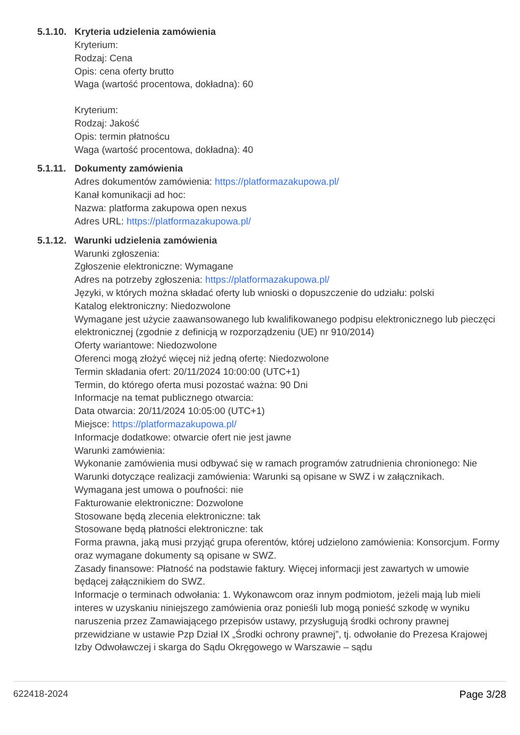5.1.10.
Kryteria udzielenia zamówienia
Kryterium:
Rodzaj: Cena
Opis: cena oferty brutto
Waga (wartość procentowa, dokładna): 60
Kryterium:
Rodzaj: Jakość
Opis: termin płatnoścu
Waga (wartość procentowa, dokładna): 40
5.1.11.
Dokumenty zamówienia
Adres dokumentów zamówienia: https://platformazakupowa.pl/
Kanał komunikacji ad hoc:
Nazwa: platforma zakupowa open nexus
Adres URL: https://platformazakupowa.pl/
5.1.12.
Warunki udzielenia zamówienia
Warunki zgłoszenia:
Zgłoszenie elektroniczne: Wymagane
Adres na potrzeby zgłoszenia: https://platformazakupowa.pl/
Języki, w których można składać oferty lub wnioski o dopuszczenie do udziału: polski
Katalog elektroniczny: Niedozwolone
Wymagane jest użycie zaawansowanego lub kwalifikowanego podpisu elektronicznego lub pieczęci elektronicznej (zgodnie z definicją w rozporządzeniu (UE) nr 910/2014)
Oferty wariantowe: Niedozwolone
Oferenci mogą złożyć więcej niż jedną ofertę: Niedozwolone
Termin składania ofert: 20/11/2024 10:00:00 (UTC+1)
Termin, do którego oferta musi pozostać ważna: 90 Dni
Informacje na temat publicznego otwarcia:
Data otwarcia: 20/11/2024 10:05:00 (UTC+1)
Miejsce: https://platformazakupowa.pl/
Informacje dodatkowe: otwarcie ofert nie jest jawne
Warunki zamówienia:
Wykonanie zamówienia musi odbywać się w ramach programów zatrudnienia chronionego: Nie
Warunki dotyczące realizacji zamówienia: Warunki są opisane w SWZ i w załącznikach.
Wymagana jest umowa o poufności: nie
Fakturowanie elektroniczne: Dozwolone
Stosowane będą zlecenia elektroniczne: tak
Stosowane będą płatności elektroniczne: tak
Forma prawna, jaką musi przyjąć grupa oferentów, której udzielono zamówienia: Konsorcjum. Formy oraz wymagane dokumenty są opisane w SWZ.
Zasady finansowe: Płatność na podstawie faktury. Więcej informacji jest zawartych w umowie będącej załącznikiem do SWZ.
Informacje o terminach odwołania: 1. Wykonawcom oraz innym podmiotom, jeżeli mają lub mieli interes w uzyskaniu niniejszego zamówienia oraz ponieśli lub mogą ponieść szkodę w wyniku naruszenia przez Zamawiającego przepisów ustawy, przysługują środki ochrony prawnej przewidziane w ustawie Pzp Dział IX „Środki ochrony prawnej”, tj. odwołanie do Prezesa Krajowej Izby Odwoławczej i skarga do Sądu Okręgowego w Warszawie – sądu
622418-2024 Page 3/28